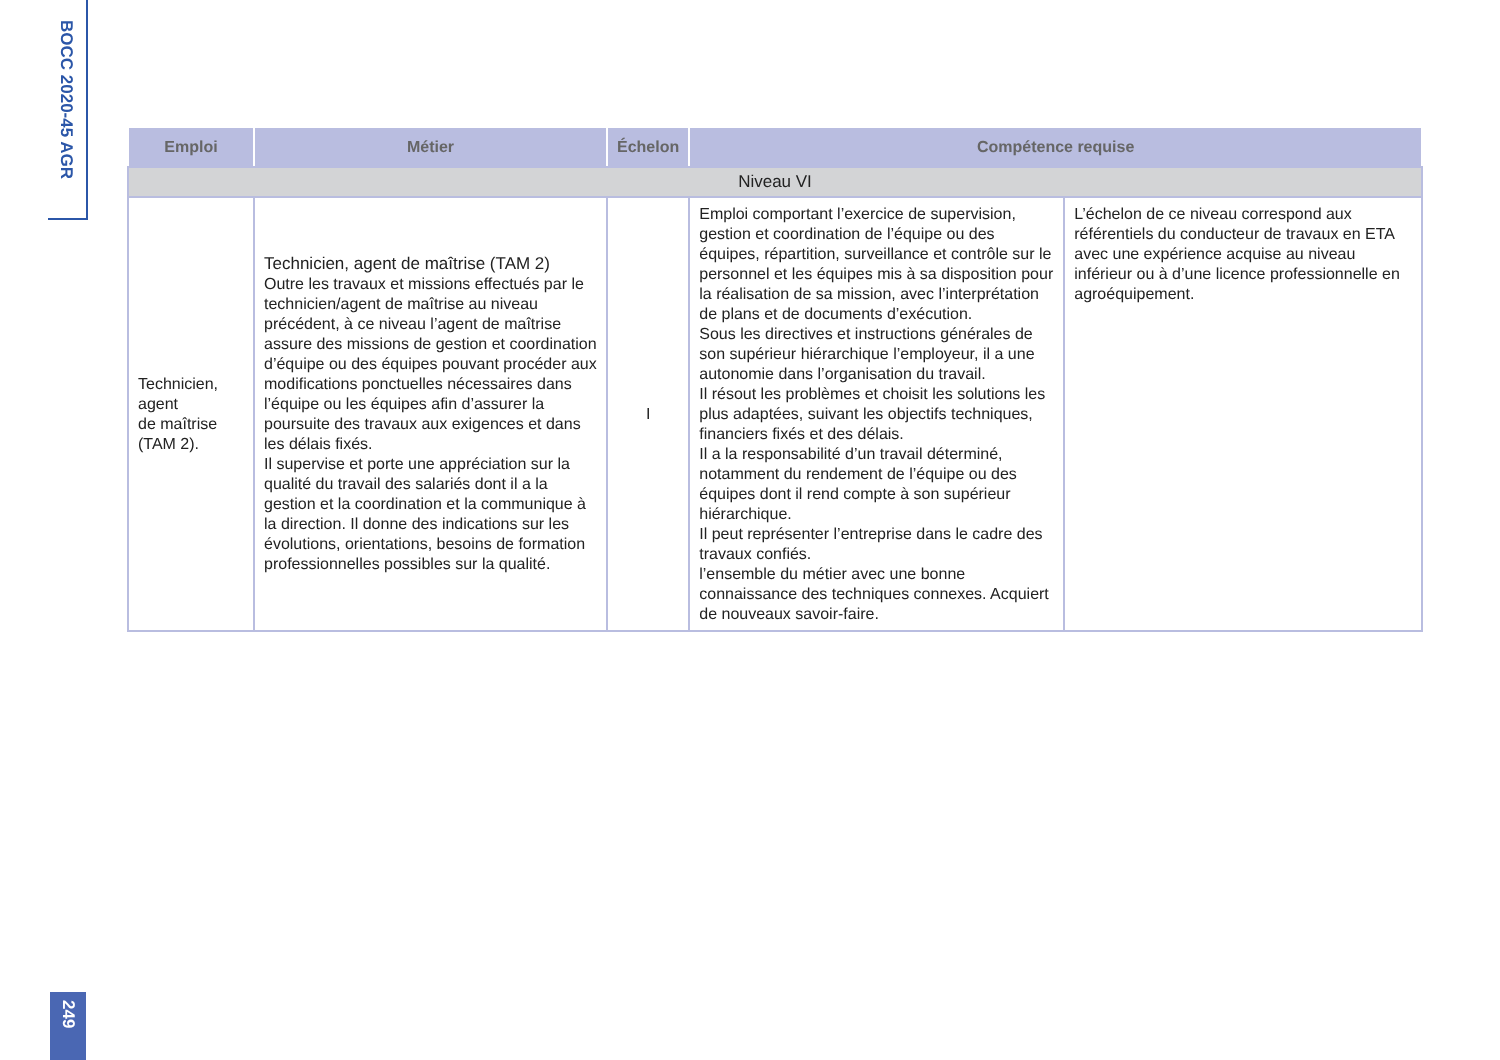BOCC 2020-45 AGR
| Emploi | Métier | Échelon | Compétence requise | |
| --- | --- | --- | --- | --- |
| Niveau VI | | | | |
| Technicien, agent de maîtrise (TAM 2). | Technicien, agent de maîtrise (TAM 2) Outre les travaux et missions effectués par le technicien/agent de maîtrise au niveau précédent, à ce niveau l’agent de maîtrise assure des missions de gestion et coordination d’équipe ou des équipes pouvant procéder aux modifications ponctuelles nécessaires dans l’équipe ou les équipes afin d’assurer la poursuite des travaux aux exigences et dans les délais fixés. Il supervise et porte une appréciation sur la qualité du travail des salariés dont il a la gestion et la coordination et la communique à la direction. Il donne des indications sur les évolutions, orientations, besoins de formation professionnelles possibles sur la qualité. | I | Emploi comportant l’exercice de supervision, gestion et coordination de l’équipe ou des équipes, répartition, surveillance et contrôle sur le personnel et les équipes mis à sa disposition pour la réalisation de sa mission, avec l’interprétation de plans et de documents d’exécution. Sous les directives et instructions générales de son supérieur hiérarchique l’employeur, il a une autonomie dans l’organisation du travail. Il résout les problèmes et choisit les solutions les plus adaptées, suivant les objectifs techniques, financiers fixés et des délais. Il a la responsabilité d’un travail déterminé, notamment du rendement de l’équipe ou des équipes dont il rend compte à son supérieur hiérarchique. Il peut représenter l’entreprise dans le cadre des travaux confiés. l’ensemble du métier avec une bonne connaissance des techniques connexes. Acquiert de nouveaux savoir-faire. | L’échelon de ce niveau correspond aux référentiels du conducteur de travaux en ETA avec une expérience acquise au niveau inférieur ou à d’une licence professionnelle en agroéquipement. |
249